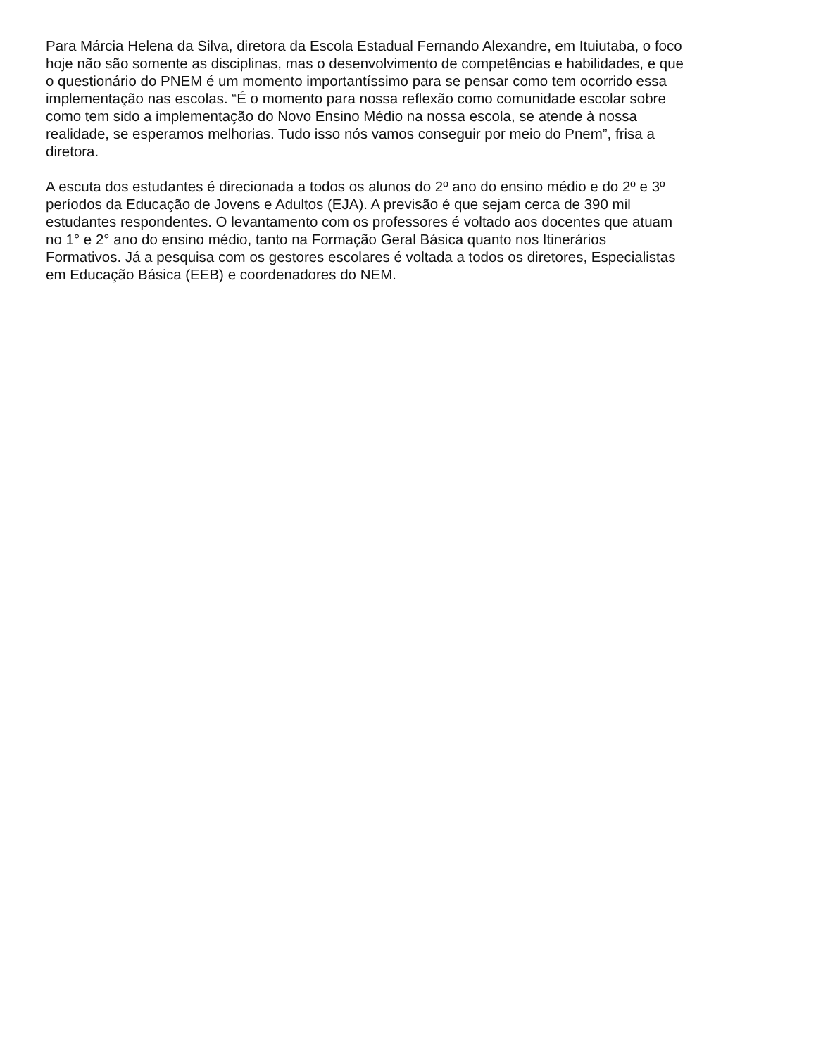Para Márcia Helena da Silva, diretora da Escola Estadual Fernando Alexandre, em Ituiutaba, o foco
hoje não são somente as disciplinas, mas o desenvolvimento de competências e habilidades, e que
o questionário do PNEM é um momento importantíssimo para se pensar como tem ocorrido essa
implementação nas escolas. “É o momento para nossa reflexão como comunidade escolar sobre
como tem sido a implementação do Novo Ensino Médio na nossa escola, se atende à nossa
realidade, se esperamos melhorias. Tudo isso nós vamos conseguir por meio do Pnem”, frisa a
diretora.
A escuta dos estudantes é direcionada a todos os alunos do 2º ano do ensino médio e do 2º e 3º
períodos da Educação de Jovens e Adultos (EJA). A previsão é que sejam cerca de 390 mil
estudantes respondentes. O levantamento com os professores é voltado aos docentes que atuam
no 1° e 2° ano do ensino médio, tanto na Formação Geral Básica quanto nos Itinerários
Formativos. Já a pesquisa com os gestores escolares é voltada a todos os diretores, Especialistas
em Educação Básica (EEB) e coordenadores do NEM.